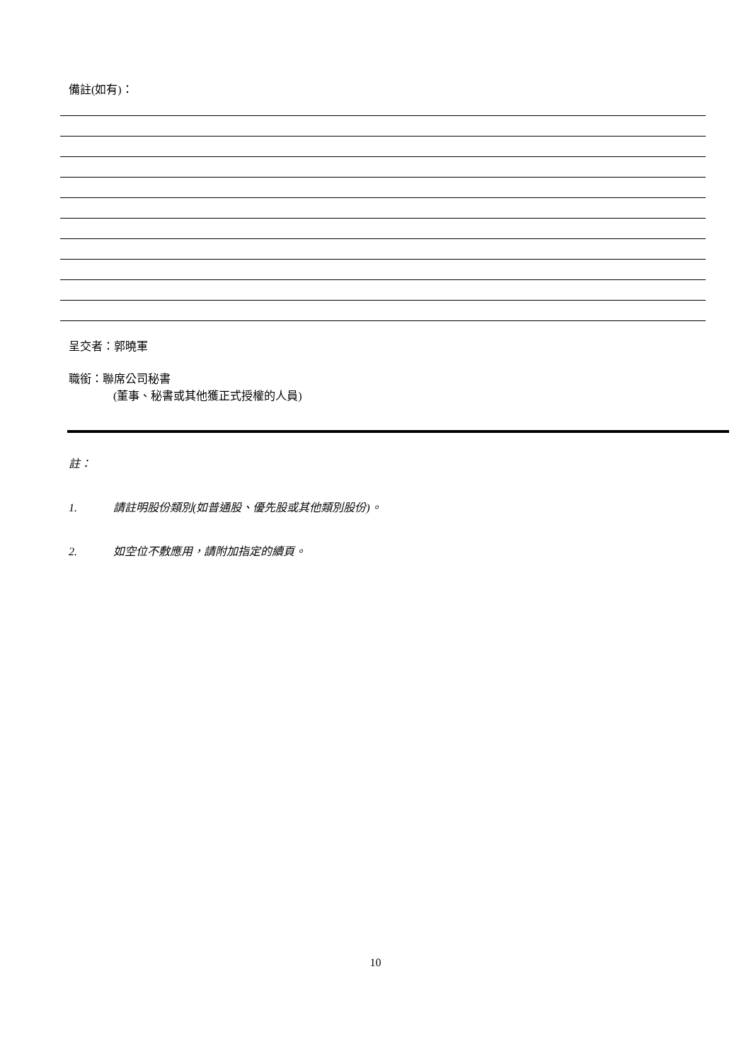備註(如有)：
呈交者：郭曉軍
職銜：聯席公司秘書
(董事、秘書或其他獲正式授權的人員)
註：
1. 請註明股份類別(如普通股、優先股或其他類別股份)。
2. 如空位不敷應用，請附加指定的續頁。
10